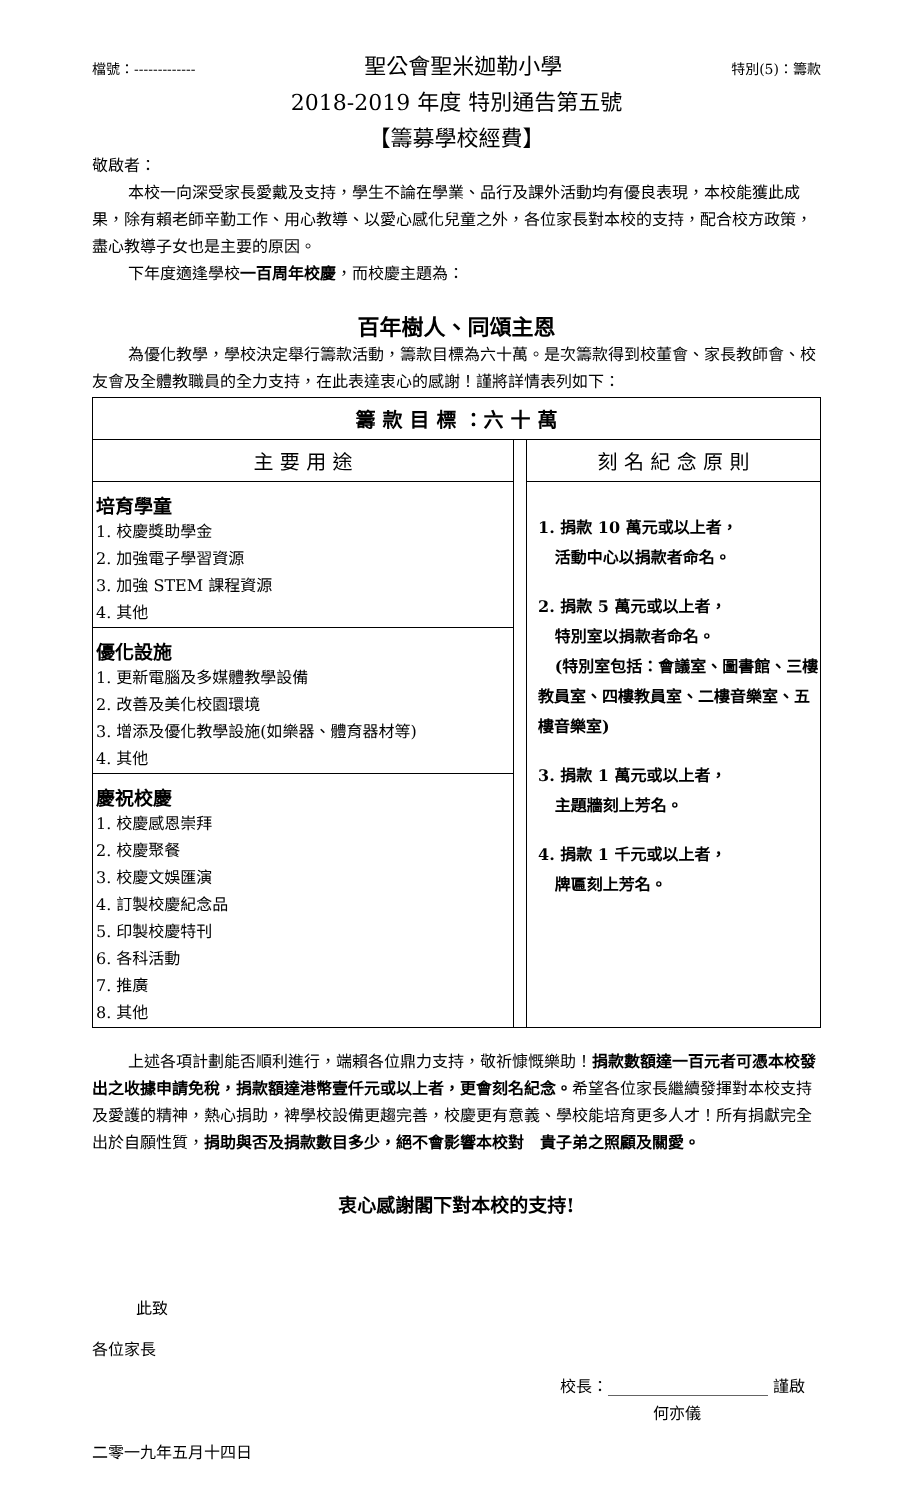檔號：------------- 聖公會聖米迦勒小學 特別(5)：籌款
2018-2019 年度 特別通告第五號
【籌募學校經費】
敬啟者：
本校一向深受家長愛戴及支持，學生不論在學業、品行及課外活動均有優良表現，本校能獲此成果，除有賴老師辛勤工作、用心教導、以愛心感化兒童之外，各位家長對本校的支持，配合校方政策，盡心教導子女也是主要的原因。
下年度適逢學校一百周年校慶，而校慶主題為：
百年樹人、同頌主恩
為優化教學，學校決定舉行籌款活動，籌款目標為六十萬。是次籌款得到校董會、家長教師會、校友會及全體教職員的全力支持，在此表達衷心的感謝！謹將詳情表列如下：
| 籌 款 目 標 ：六 十 萬 | | |
| --- | --- | --- |
| 主 要 用 途 | | 刻 名 紀 念 原 則 |
| 培育學童 1. 校慶獎助學金 2. 加強電子學習資源 3. 加強 STEM 課程資源 4. 其他 | | 1. 捐款 10 萬元或以上者， 活動中心以捐款者命名。 2. 捐款 5 萬元或以上者， 特別室以捐款者命名。 (特別室包括：會議室、圖書館、三樓教員室、四樓教員室、二樓音樂室、五樓音樂室) 3. 捐款 1 萬元或以上者， 主題牆刻上芳名。 4. 捐款 1 千元或以上者， 牌匾刻上芳名。 |
| 優化設施 1. 更新電腦及多媒體教學設備 2. 改善及美化校園環境 3. 增添及優化教學設施(如樂器、體育器材等) 4. 其他 | | |
| 慶祝校慶 1. 校慶感恩崇拜 2. 校慶聚餐 3. 校慶文娛匯演 4. 訂製校慶紀念品 5. 印製校慶特刊 6. 各科活動 7. 推廣 8. 其他 | | |
上述各項計劃能否順利進行，端賴各位鼎力支持，敬祈慷慨樂助！捐款數額達一百元者可憑本校發出之收據申請免稅，捐款額達港幣壹仟元或以上者，更會刻名紀念。希望各位家長繼續發揮對本校支持及愛護的精神，熱心捐助，裨學校設備更趨完善，校慶更有意義、學校能培育更多人才！所有捐獻完全出於自願性質，捐助與否及捐款數目多少，絕不會影響本校對　貴子弟之照顧及關愛。
衷心感謝閣下對本校的支持!
此致
各位家長
校長：____________________ 謹啟
何亦儀
二零一九年五月十四日